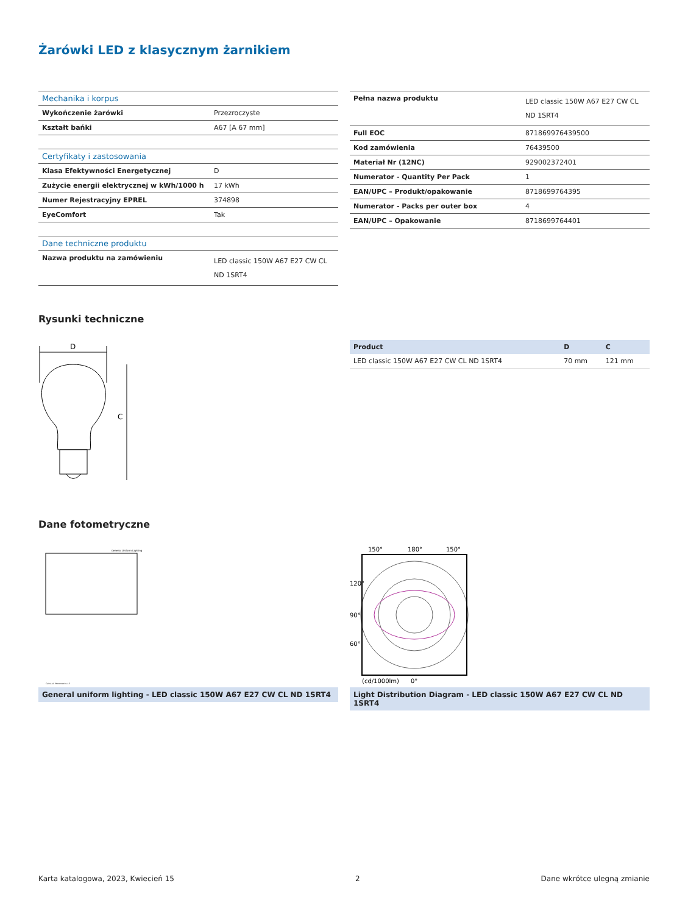Żarówki LED z klasycznym żarnikiem
| Mechanika i korpus | |
| Wykończenie żarówki | Przezroczyste |
| Kształt bańki | A67 [A 67 mm] |
| Certyfikaty i zastosowania | |
| Klasa Efektywności Energetycznej | D |
| Zużycie energii elektrycznej w kWh/1000 h | 17 kWh |
| Numer Rejestracyjny EPREL | 374898 |
| EyeComfort | Tak |
| Dane techniczne produktu | |
| Nazwa produktu na zamówieniu | LED classic 150W A67 E27 CW CL ND 1SRT4 |
| Pełna nazwa produktu | LED classic 150W A67 E27 CW CL ND 1SRT4 |
| Full EOC | 871869976439500 |
| Kod zamówienia | 76439500 |
| Materiał Nr (12NC) | 929002372401 |
| Numerator - Quantity Per Pack | 1 |
| EAN/UPC – Produkt/opakowanie | 8718699764395 |
| Numerator - Packs per outer box | 4 |
| EAN/UPC – Opakowanie | 8718699764401 |
Rysunki techniczne
D
C
| Product | D | C |
| --- | --- | --- |
| LED classic 150W A67 E27 CW CL ND 1SRT4 | 70 mm | 121 mm |
Dane fotometryczne
General Uniform Lighting
CalcuLuX Photometrics 4.5
General uniform lighting - LED classic 150W A67 E27 CW CL ND 1SRT4
150°
180°
150°
120°
90°
60°
(cd/1000lm)
0°
Light Distribution Diagram - LED classic 150W A67 E27 CW CL ND 1SRT4
Karta katalogowa, 2023, Kwiecień 15 2 Dane wkrótce ulegną zmianie